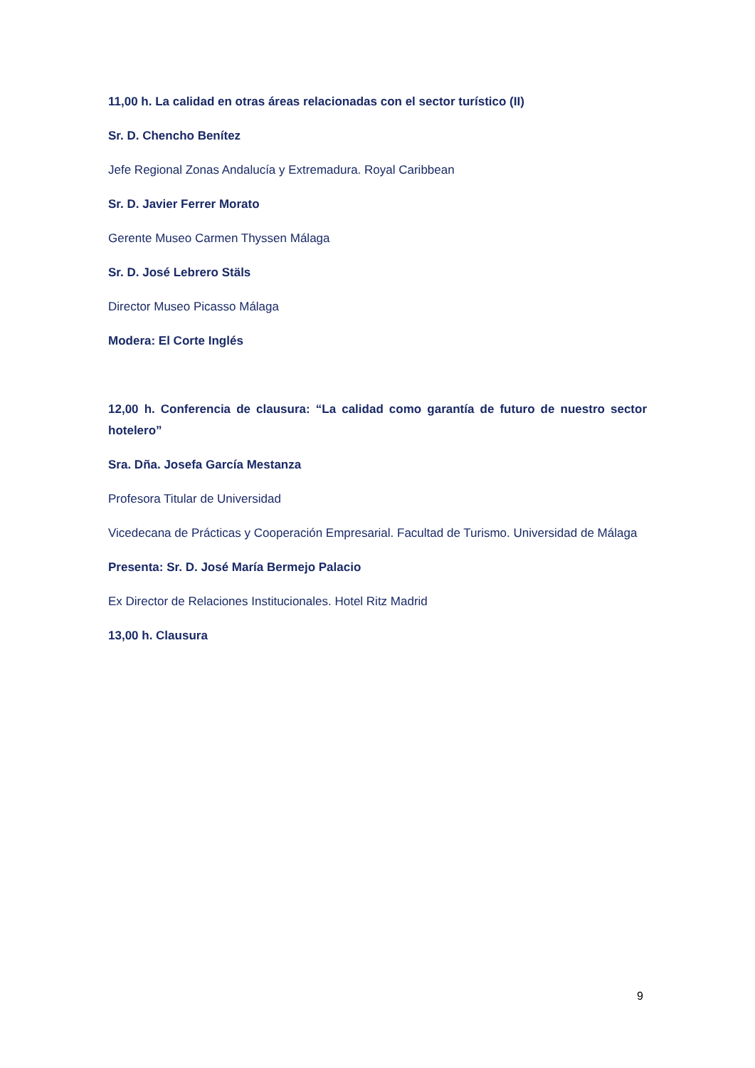11,00 h. La calidad en otras áreas relacionadas con el sector turístico (II)
Sr. D. Chencho Benítez
Jefe Regional Zonas Andalucía y Extremadura. Royal Caribbean
Sr. D. Javier Ferrer Morato
Gerente Museo Carmen Thyssen Málaga
Sr. D. José Lebrero Stäls
Director Museo Picasso Málaga
Modera: El Corte Inglés
12,00 h. Conferencia de clausura: “La calidad como garantía de futuro de nuestro sector hotelero”
Sra. Dña. Josefa García Mestanza
Profesora Titular de Universidad
Vicedecana de Prácticas y Cooperación Empresarial. Facultad de Turismo. Universidad de Málaga
Presenta: Sr. D. José María Bermejo Palacio
Ex Director de Relaciones Institucionales. Hotel Ritz Madrid
13,00 h. Clausura
9